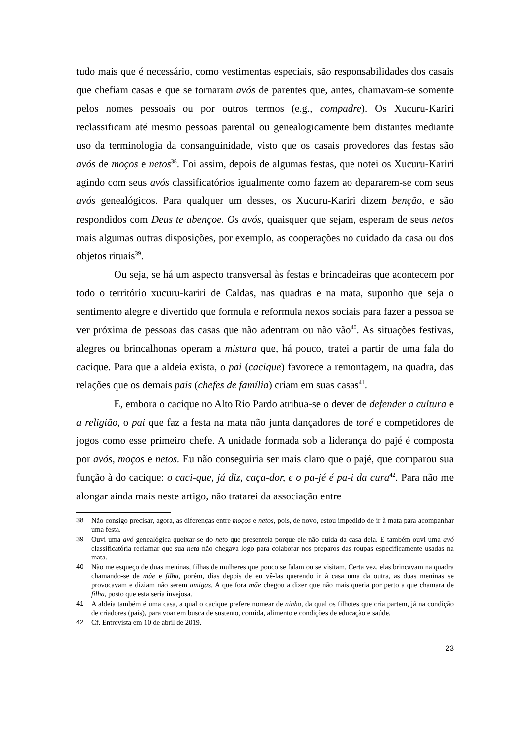tudo mais que é necessário, como vestimentas especiais, são responsabilidades dos casais que chefiam casas e que se tornaram avós de parentes que, antes, chamavam-se somente pelos nomes pessoais ou por outros termos (e.g., compadre). Os Xucuru-Kariri reclassificam até mesmo pessoas parental ou genealogicamente bem distantes mediante uso da terminologia da consanguinidade, visto que os casais provedores das festas são avós de moços e netos<sup>38</sup>. Foi assim, depois de algumas festas, que notei os Xucuru-Kariri agindo com seus avós classificatórios igualmente como fazem ao depararem-se com seus avós genealógicos. Para qualquer um desses, os Xucuru-Kariri dizem benção, e são respondidos com Deus te abençoe. Os avós, quaisquer que sejam, esperam de seus netos mais algumas outras disposições, por exemplo, as cooperações no cuidado da casa ou dos objetos rituais<sup>39</sup>.
Ou seja, se há um aspecto transversal às festas e brincadeiras que acontecem por todo o território xucuru-kariri de Caldas, nas quadras e na mata, suponho que seja o sentimento alegre e divertido que formula e reformula nexos sociais para fazer a pessoa se ver próxima de pessoas das casas que não adentram ou não vão<sup>40</sup>. As situações festivas, alegres ou brincalhonas operam a mistura que, há pouco, tratei a partir de uma fala do cacique. Para que a aldeia exista, o pai (cacique) favorece a remontagem, na quadra, das relações que os demais pais (chefes de família) criam em suas casas<sup>41</sup>.
E, embora o cacique no Alto Rio Pardo atribua-se o dever de defender a cultura e a religião, o pai que faz a festa na mata não junta dançadores de toré e competidores de jogos como esse primeiro chefe. A unidade formada sob a liderança do pajé é composta por avós, moços e netos. Eu não conseguiria ser mais claro que o pajé, que comparou sua função à do cacique: o caci-que, já diz, caça-dor, e o pa-jé é pa-i da cura<sup>42</sup>. Para não me alongar ainda mais neste artigo, não tratarei da associação entre
38 Não consigo precisar, agora, as diferenças entre moços e netos, pois, de novo, estou impedido de ir à mata para acompanhar uma festa.
39 Ouvi uma avó genealógica queixar-se do neto que presenteia porque ele não cuida da casa dela. E também ouvi uma avó classificatória reclamar que sua neta não chegava logo para colaborar nos preparos das roupas especificamente usadas na mata.
40 Não me esqueço de duas meninas, filhas de mulheres que pouco se falam ou se visitam. Certa vez, elas brincavam na quadra chamando-se de mãe e filha, porém, dias depois de eu vê-las querendo ir à casa uma da outra, as duas meninas se provocavam e diziam não serem amigas. A que fora mãe chegou a dizer que não mais queria por perto a que chamara de filha, posto que esta seria invejosa.
41 A aldeia também é uma casa, a qual o cacique prefere nomear de ninho, da qual os filhotes que cria partem, já na condição de criadores (pais), para voar em busca de sustento, comida, alimento e condições de educação e saúde.
42 Cf. Entrevista em 10 de abril de 2019.
23